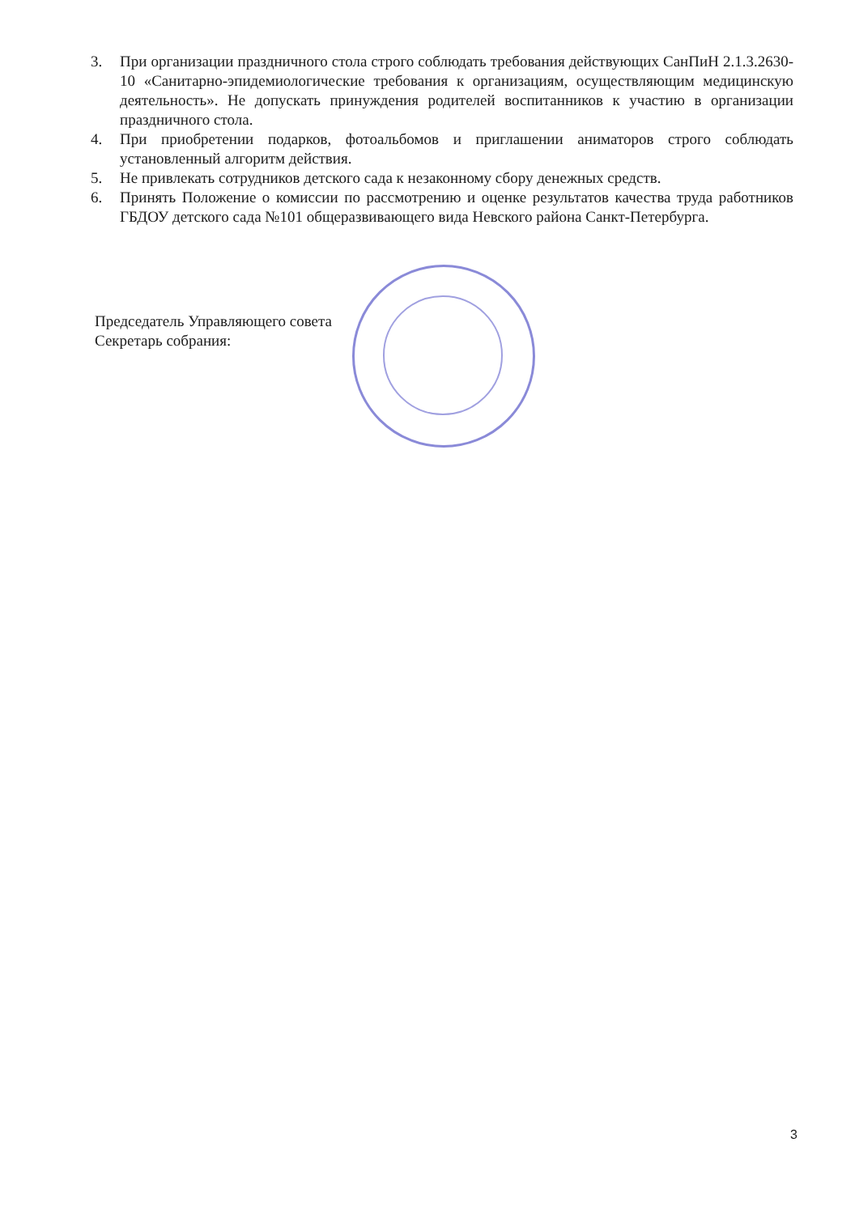3. При организации праздничного стола строго соблюдать требования действующих СанПиН 2.1.3.2630-10 «Санитарно-эпидемиологические требования к организациям, осуществляющим медицинскую деятельность». Не допускать принуждения родителей воспитанников к участию в организации праздничного стола.
4. При приобретении подарков, фотоальбомов и приглашении аниматоров строго соблюдать установленный алгоритм действия.
5. Не привлекать сотрудников детского сада к незаконному сбору денежных средств.
6. Принять Положение о комиссии по рассмотрению и оценке результатов качества труда работников ГБДОУ детского сада №101 общеразвивающего вида Невского района Санкт-Петербурга.
Председатель Управляющего совета
Секретарь собрания:
3